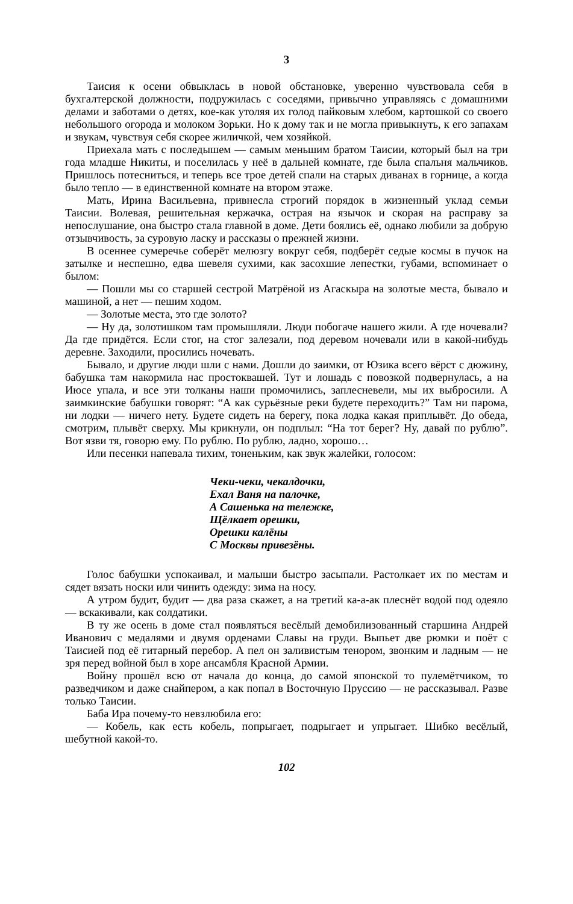3
Таисия к осени обвыклась в новой обстановке, уверенно чувствовала себя в бухгалтерской должности, подружилась с соседями, привычно управляясь с домашними делами и заботами о детях, кое-как утоляя их голод пайковым хлебом, картошкой со своего небольшого огорода и молоком Зорьки. Но к дому так и не могла привыкнуть, к его запахам и звукам, чувствуя себя скорее жиличкой, чем хозяйкой.
Приехала мать с последышем — самым меньшим братом Таисии, который был на три года младше Никиты, и поселилась у неё в дальней комнате, где была спальня мальчиков. Пришлось потесниться, и теперь все трое детей спали на старых диванах в горнице, а когда было тепло — в единственной комнате на втором этаже.
Мать, Ирина Васильевна, привнесла строгий порядок в жизненный уклад семьи Таисии. Волевая, решительная кержачка, острая на язычок и скорая на расправу за непослушание, она быстро стала главной в доме. Дети боялись её, однако любили за добрую отзывчивость, за суровую ласку и рассказы о прежней жизни.
В осеннее сумеречье соберёт мелюзгу вокруг себя, подберёт седые космы в пучок на затылке и неспешно, едва шевеля сухими, как засохшие лепестки, губами, вспоминает о былом:
— Пошли мы со старшей сестрой Матрёной из Агаскыра на золотые места, бывало и машиной, а нет — пешим ходом.
— Золотые места, это где золото?
— Ну да, золотишком там промышляли. Люди побогаче нашего жили. А где ночевали? Да где придётся. Если стог, на стог залезали, под деревом ночевали или в какой-нибудь деревне. Заходили, просились ночевать.
Бывало, и другие люди шли с нами. Дошли до заимки, от Юзика всего вёрст с дюжину, бабушка там накормила нас простоквашей. Тут и лошадь с повозкой подвернулась, а на Июсе упала, и все эти толканы наши промочились, заплесневели, мы их выбросили. А заимкинские бабушки говорят: “А как сурьёзные реки будете переходить?” Там ни парома, ни лодки — ничего нету. Будете сидеть на берегу, пока лодка какая приплывёт. До обеда, смотрим, плывёт сверху. Мы крикнули, он подплыл: “На тот берег? Ну, давай по рублю”. Вот язви тя, говорю ему. По рублю. По рублю, ладно, хорошо…
Или песенки напевала тихим, тоненьким, как звук жалейки, голосом:
Чеки-чеки, чекалдочки,
Ехал Ваня на палочке,
А Сашенька на тележке,
Щёлкает орешки,
Орешки калёны
С Москвы привезёны.
Голос бабушки успокаивал, и малыши быстро засыпали. Растолкает их по местам и сядет вязать носки или чинить одежду: зима на носу.
А утром будит, будит — два раза скажет, а на третий ка-а-ак плеснёт водой под одеяло — вскакивали, как солдатики.
В ту же осень в доме стал появляться весёлый демобилизованный старшина Андрей Иванович с медалями и двумя орденами Славы на груди. Выпьет две рюмки и поёт с Таисией под её гитарный перебор. А пел он заливистым тенором, звонким и ладным — не зря перед войной был в хоре ансамбля Красной Армии.
Войну прошёл всю от начала до конца, до самой японской то пулемётчиком, то разведчиком и даже снайпером, а как попал в Восточную Пруссию — не рассказывал. Разве только Таисии.
Баба Ира почему-то невзлюбила его:
— Кобель, как есть кобель, попрыгает, подрыгает и упрыгает. Шибко весёлый, шебутной какой-то.
102